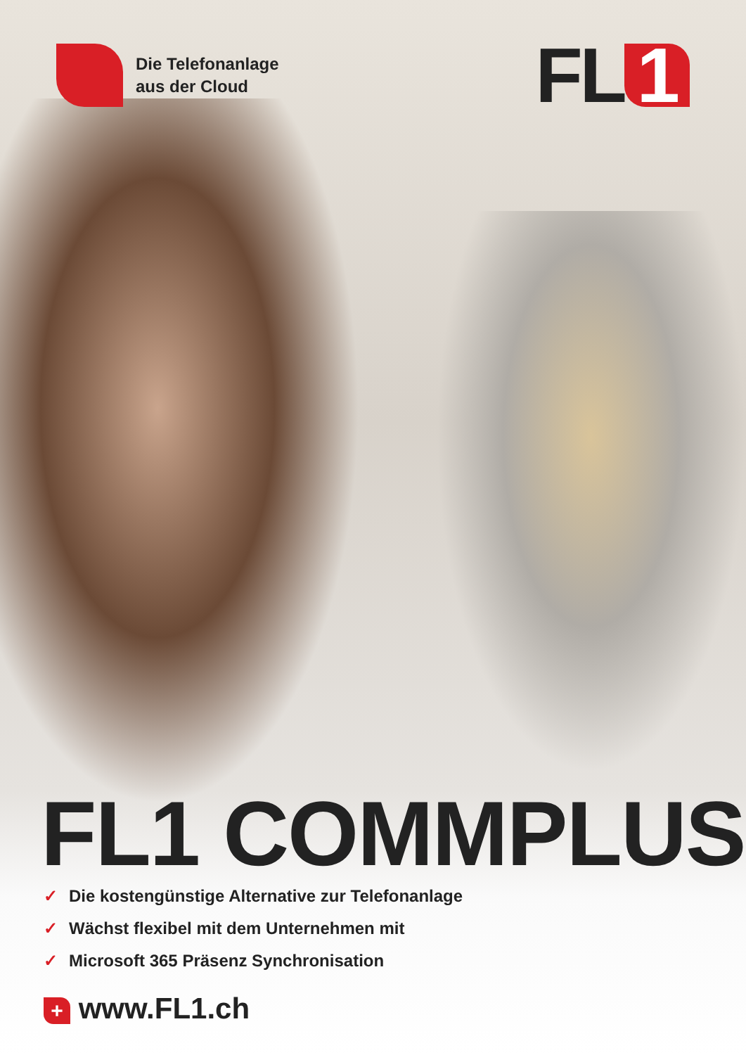Die Telefonanlage
aus der Cloud
FL 1
FL1 COMMPLUS
✓ Die kostengünstige Alternative zur Telefonanlage
✓ Wächst flexibel mit dem Unternehmen mit
✓ Microsoft 365 Präsenz Synchronisation
+ www.FL1.ch